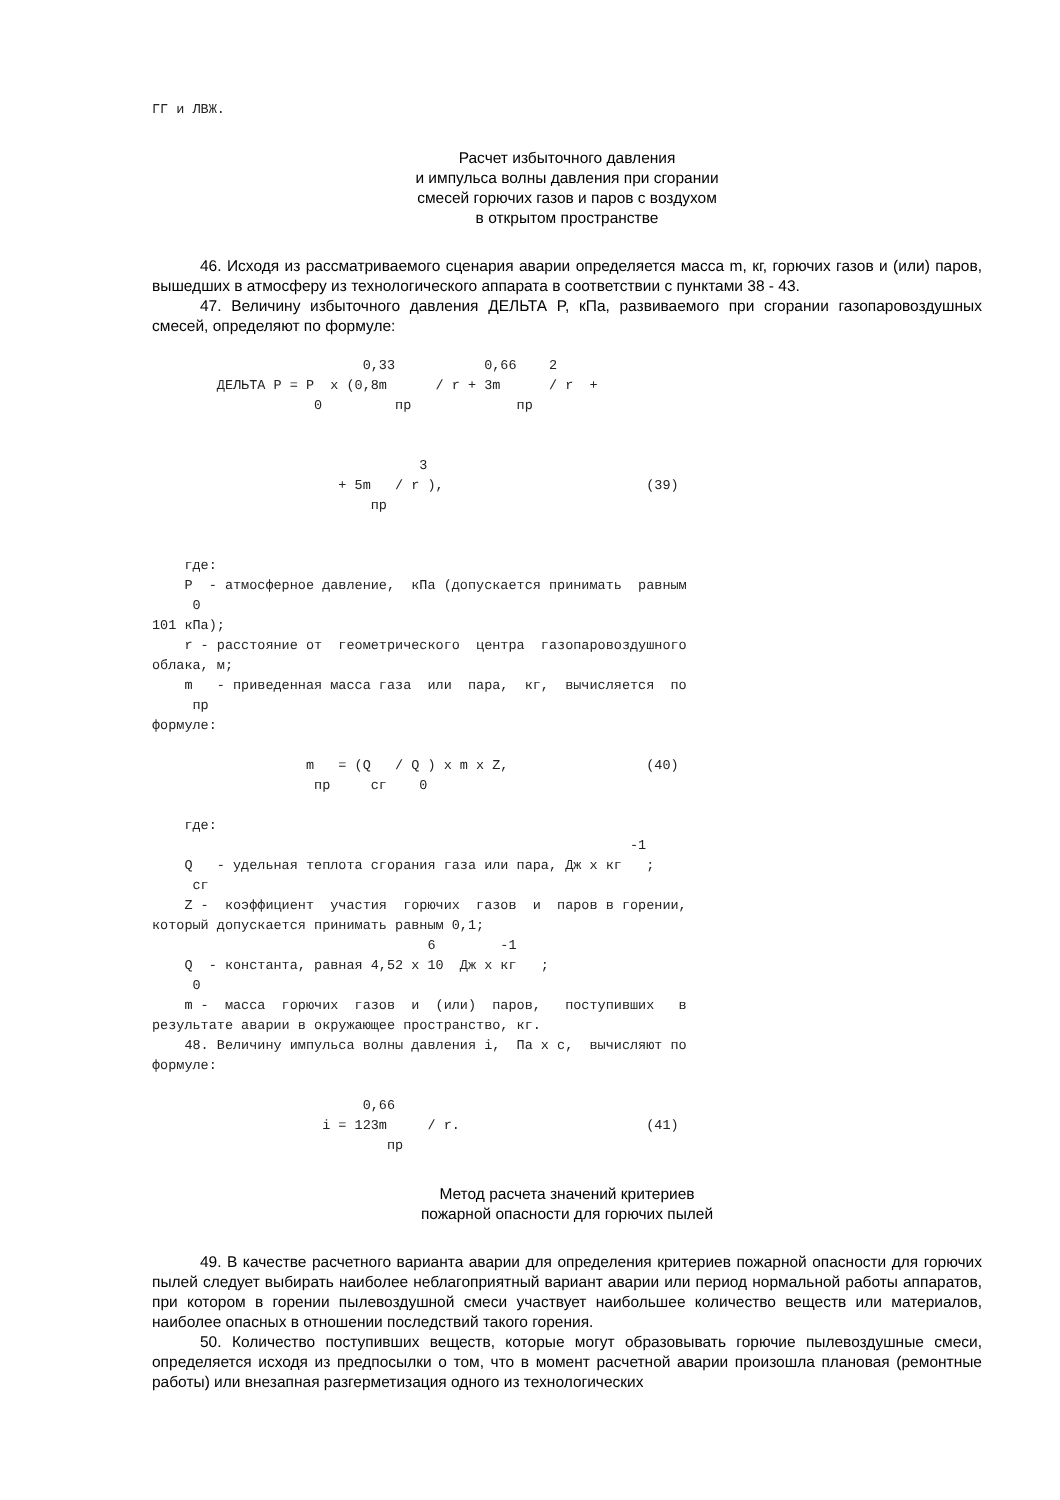ГГ и ЛВЖ.
Расчет избыточного давления
и импульса волны давления при сгорании
смесей горючих газов и паров с воздухом
в открытом пространстве
46. Исходя из рассматриваемого сценария аварии определяется масса m, кг, горючих газов и (или) паров, вышедших в атмосферу из технологического аппарата в соответствии с пунктами 38 - 43.
47. Величину избыточного давления ДЕЛЬТА P, кПа, развиваемого при сгорании газопаровоздушных смесей, определяют по формуле:
                          0,33           0,66    2
        ДЕЛЬТА P = P  x (0,8m      / r + 3m      / r  +
                    0         пр             пр


                                 3
                       + 5m   / r ),                         (39)
                           пр


    где:
    P  - атмосферное давление,  кПа (допускается принимать  равным
     0
101 кПа);
    r - расстояние от  геометрического  центра  газопаровоздушного
облака, м;
    m   - приведенная масса газа  или  пара,  кг,  вычисляется  по
     пр
формуле:

                   m   = (Q   / Q ) x m x Z,                 (40)
                    пр     сг    0

    где:
                                                           -1
    Q   - удельная теплота сгорания газа или пара, Дж x кг   ;
     сг
    Z -  коэффициент  участия  горючих  газов  и  паров в горении,
который допускается принимать равным 0,1;
                                  6        -1
    Q  - константа, равная 4,52 x 10  Дж x кг   ;
     0
    m -  масса  горючих  газов  и  (или)  паров,   поступивших   в
результате аварии в окружающее пространство, кг.
    48. Величину импульса волны давления i,  Па x с,  вычисляют по
формуле:

                          0,66
                     i = 123m     / r.                       (41)
                             пр
Метод расчета значений критериев
пожарной опасности для горючих пылей
49. В качестве расчетного варианта аварии для определения критериев пожарной опасности для горючих пылей следует выбирать наиболее неблагоприятный вариант аварии или период нормальной работы аппаратов, при котором в горении пылевоздушной смеси участвует наибольшее количество веществ или материалов, наиболее опасных в отношении последствий такого горения.
50. Количество поступивших веществ, которые могут образовывать горючие пылевоздушные смеси, определяется исходя из предпосылки о том, что в момент расчетной аварии произошла плановая (ремонтные работы) или внезапная разгерметизация одного из технологических